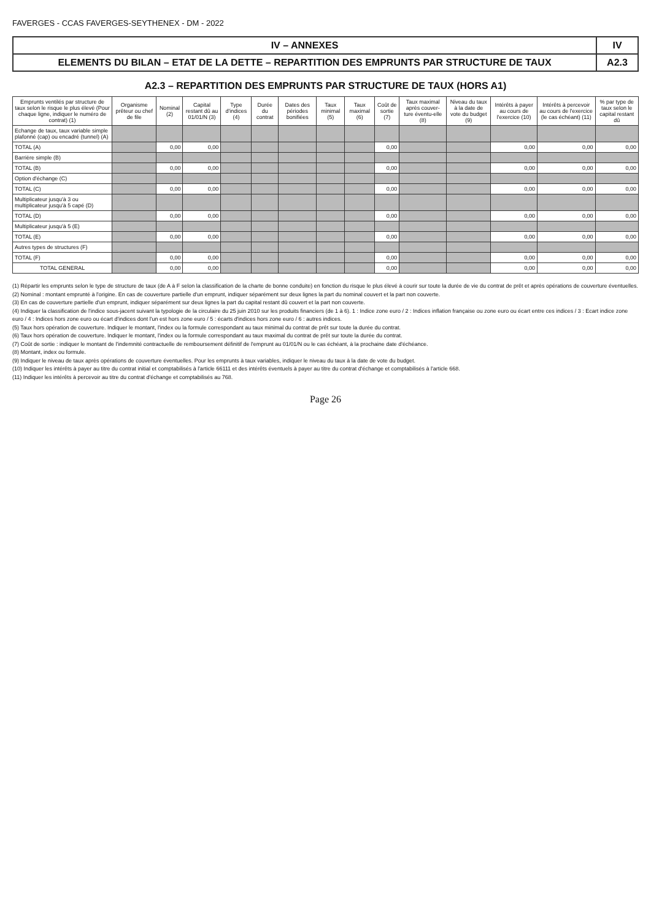FAVERGES - CCAS FAVERGES-SEYTHENEX - DM - 2022
IV – ANNEXES IV
ELEMENTS DU BILAN – ETAT DE LA DETTE – REPARTITION DES EMPRUNTS PAR STRUCTURE DE TAUX
A2.3
A2.3 – REPARTITION DES EMPRUNTS PAR STRUCTURE DE TAUX (HORS A1)
| Emprunts ventilés par structure de taux selon le risque le plus élevé (Pour chaque ligne, indiquer le numéro de contrat) (1) | Organisme prêteur ou chef de file | Nominal (2) | Capital restant dû au 01/01/N (3) | Type d'indices (4) | Durée du contrat | Dates des périodes bonifiées | Taux minimal (5) | Taux maximal (6) | Coût de sortie (7) | Taux maximal après couver-ture éventu-elle (8) | Niveau du taux à la date de vote du budget (9) | Intérêts à payer au cours de l'exercice (10) | Intérêts à percevoir au cours de l'exercice (le cas échéant) (11) | % par type de taux selon le capital restant dû |
| --- | --- | --- | --- | --- | --- | --- | --- | --- | --- | --- | --- | --- | --- | --- |
| Echange de taux, taux variable simple plafonné (cap) ou encadré (tunnel) (A) | | | | | | | | | | | | | | |
| TOTAL (A) | | 0,00 | 0,00 | | | | | | 0,00 | | | 0,00 | 0,00 | 0,00 |
| Barrière simple (B) | | | | | | | | | | | | | | |
| TOTAL (B) | | 0,00 | 0,00 | | | | | | 0,00 | | | 0,00 | 0,00 | 0,00 |
| Option d'échange (C) | | | | | | | | | | | | | | |
| TOTAL (C) | | 0,00 | 0,00 | | | | | | 0,00 | | | 0,00 | 0,00 | 0,00 |
| Multiplicateur jusqu'à 3 ou multiplicateur jusqu'à 5 capé (D) | | | | | | | | | | | | | | |
| TOTAL (D) | | 0,00 | 0,00 | | | | | | 0,00 | | | 0,00 | 0,00 | 0,00 |
| Multiplicateur jusqu'à 5 (E) | | | | | | | | | | | | | | |
| TOTAL (E) | | 0,00 | 0,00 | | | | | | 0,00 | | | 0,00 | 0,00 | 0,00 |
| Autres types de structures (F) | | | | | | | | | | | | | | |
| TOTAL (F) | | 0,00 | 0,00 | | | | | | 0,00 | | | 0,00 | 0,00 | 0,00 |
| TOTAL GENERAL | | 0,00 | 0,00 | | | | | | 0,00 | | | 0,00 | 0,00 | 0,00 |
(1) Répartir les emprunts selon le type de structure de taux (de A à F selon la classification de la charte de bonne conduite) en fonction du risque le plus élevé à courir sur toute la durée de vie du contrat de prêt et après opérations de couverture éventuelles.
(2) Nominal : montant emprunté à l'origine. En cas de couverture partielle d'un emprunt, indiquer séparément sur deux lignes la part du nominal couvert et la part non couverte.
(3) En cas de couverture partielle d'un emprunt, indiquer séparément sur deux lignes la part du capital restant dû couvert et la part non couverte.
(4) Indiquer la classification de l'indice sous-jacent suivant la typologie de la circulaire du 25 juin 2010 sur les produits financiers (de 1 à 6). 1 : Indice zone euro / 2 : Indices inflation française ou zone euro ou écart entre ces indices / 3 : Ecart indice zone euro / 4 : Indices hors zone euro ou écart d'indices dont l'un est hors zone euro / 5 : écarts d'indices hors zone euro / 6 : autres indices.
(5) Taux hors opération de couverture. Indiquer le montant, l'index ou la formule correspondant au taux minimal du contrat de prêt sur toute la durée du contrat.
(6) Taux hors opération de couverture. Indiquer le montant, l'index ou la formule correspondant au taux maximal du contrat de prêt sur toute la durée du contrat.
(7) Coût de sortie : indiquer le montant de l'indemnité contractuelle de remboursement définitif de l'emprunt au 01/01/N ou le cas échéant, à la prochaine date d'échéance.
(8) Montant, index ou formule.
(9) Indiquer le niveau de taux après opérations de couverture éventuelles. Pour les emprunts à taux variables, indiquer le niveau du taux à la date de vote du budget.
(10) Indiquer les intérêts à payer au titre du contrat initial et comptabilisés à l'article 66111 et des intérêts éventuels à payer au titre du contrat d'échange et comptabilisés à l'article 668.
(11) Indiquer les intérêts à percevoir au titre du contrat d'échange et comptabilisés au 768.
Page 26